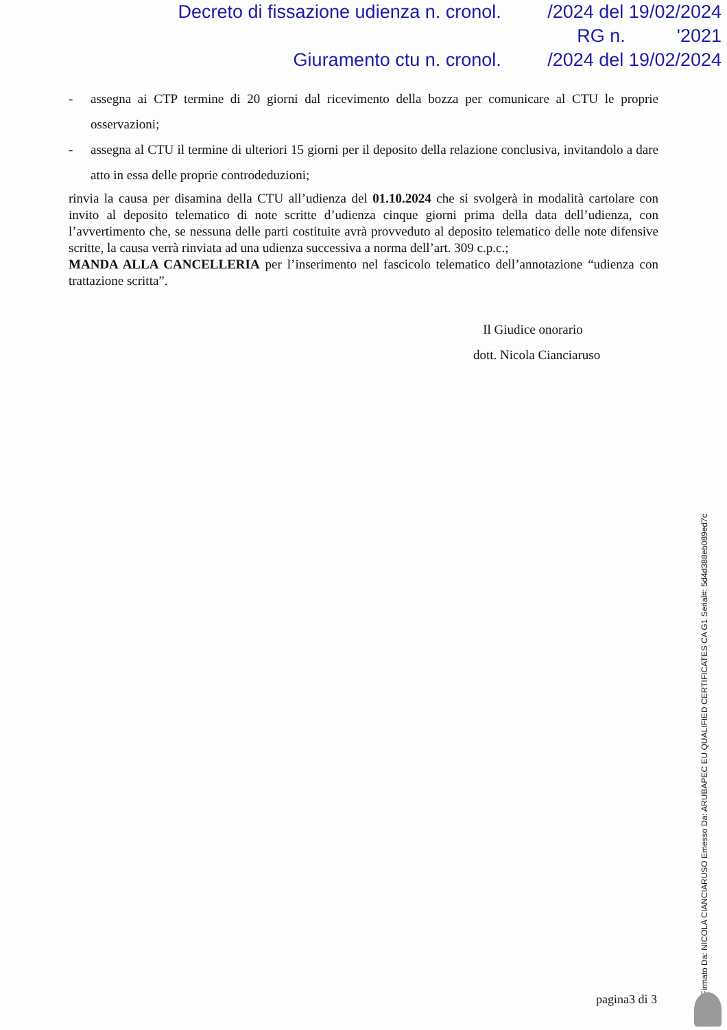Decreto di fissazione udienza n. cronol. /2024 del 19/02/2024
RG n. '2021
Giuramento ctu n. cronol. /2024 del 19/02/2024
- assegna ai CTP termine di 20 giorni dal ricevimento della bozza per comunicare al CTU le proprie osservazioni;
- assegna al CTU il termine di ulteriori 15 giorni per il deposito della relazione conclusiva, invitandolo a dare atto in essa delle proprie controdeduzioni;
rinvia la causa per disamina della CTU all’udienza del 01.10.2024 che si svolgerà in modalità cartolare con invito al deposito telematico di note scritte d’udienza cinque giorni prima della data dell’udienza, con l’avvertimento che, se nessuna delle parti costituite avrà provveduto al deposito telematico delle note difensive scritte, la causa verrà rinviata ad una udienza successiva a norma dell’art. 309 c.p.c.;
MANDA ALLA CANCELLERIA per l’inserimento nel fascicolo telematico dell’annotazione “udienza con trattazione scritta”.
Il Giudice onorario
dott. Nicola Cianciaruso
pagina3 di 3 Firmato Da: NICOLA CIANCIARUSO Emesso Da: ARUBAPEC EU QUALIFIED CERTIFICATES CA G1 Serial#: 5d4d388eb089ed7c